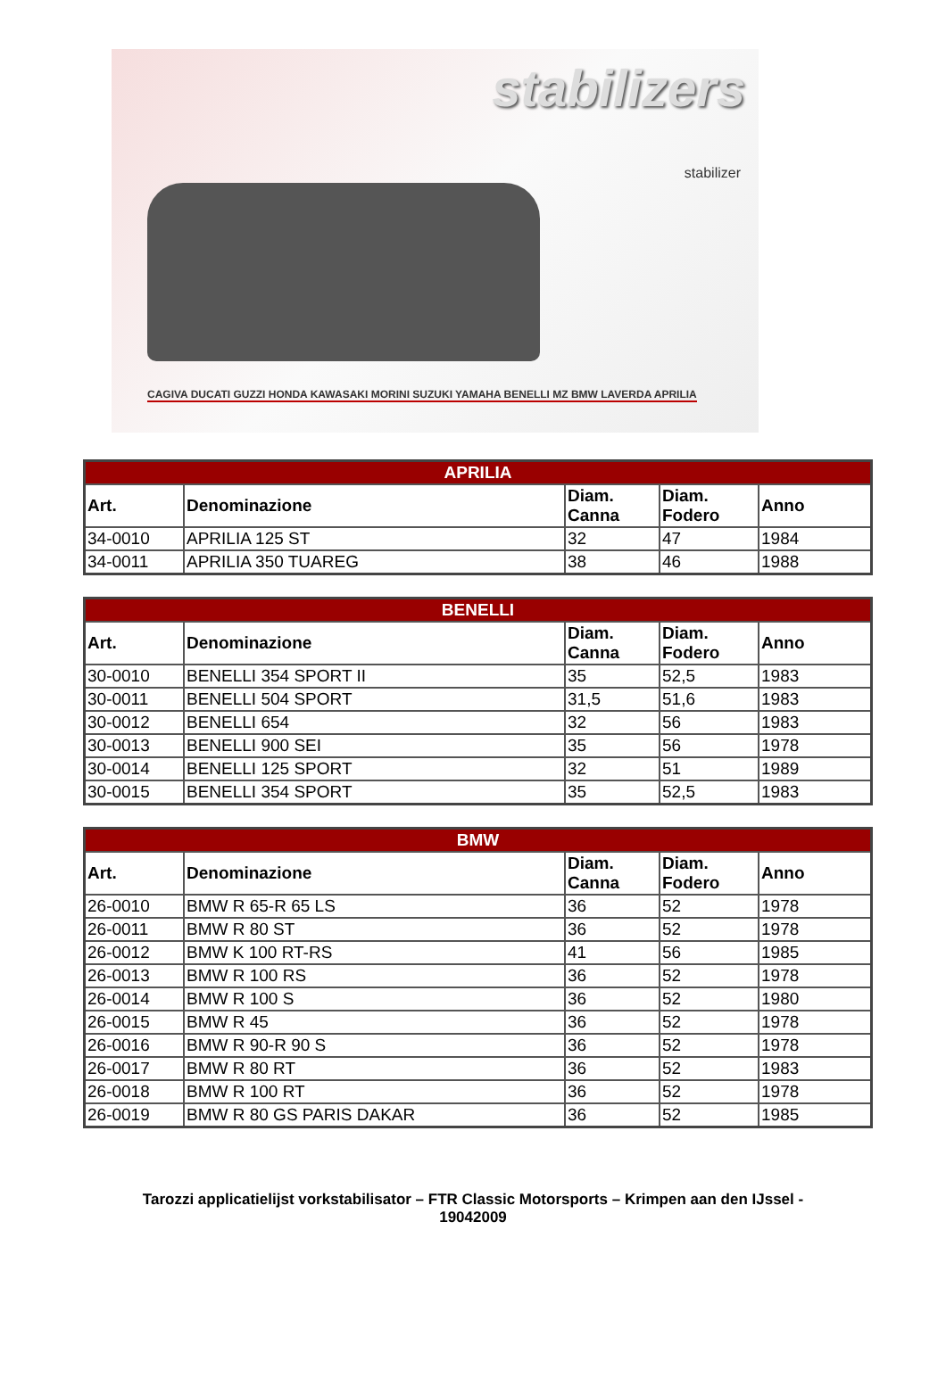stabilizers
stabilizer
CAGIVA DUCATI GUZZI HONDA KAWASAKI MORINI SUZUKI YAMAHA BENELLI MZ BMW LAVERDA APRILIA
| APRILIA | | | | |
| --- | --- | --- | --- | --- |
| Art. | Denominazione | Diam. Canna | Diam. Fodero | Anno |
| 34-0010 | APRILIA 125 ST | 32 | 47 | 1984 |
| 34-0011 | APRILIA 350 TUAREG | 38 | 46 | 1988 |
| BENELLI | | | | |
| --- | --- | --- | --- | --- |
| Art. | Denominazione | Diam. Canna | Diam. Fodero | Anno |
| 30-0010 | BENELLI 354 SPORT II | 35 | 52,5 | 1983 |
| 30-0011 | BENELLI 504 SPORT | 31,5 | 51,6 | 1983 |
| 30-0012 | BENELLI 654 | 32 | 56 | 1983 |
| 30-0013 | BENELLI 900 SEI | 35 | 56 | 1978 |
| 30-0014 | BENELLI 125 SPORT | 32 | 51 | 1989 |
| 30-0015 | BENELLI 354 SPORT | 35 | 52,5 | 1983 |
| BMW | | | | |
| --- | --- | --- | --- | --- |
| Art. | Denominazione | Diam. Canna | Diam. Fodero | Anno |
| 26-0010 | BMW R 65-R 65 LS | 36 | 52 | 1978 |
| 26-0011 | BMW R 80 ST | 36 | 52 | 1978 |
| 26-0012 | BMW K 100 RT-RS | 41 | 56 | 1985 |
| 26-0013 | BMW R 100 RS | 36 | 52 | 1978 |
| 26-0014 | BMW R 100 S | 36 | 52 | 1980 |
| 26-0015 | BMW R 45 | 36 | 52 | 1978 |
| 26-0016 | BMW R 90-R 90 S | 36 | 52 | 1978 |
| 26-0017 | BMW R 80 RT | 36 | 52 | 1983 |
| 26-0018 | BMW R 100 RT | 36 | 52 | 1978 |
| 26-0019 | BMW R 80 GS PARIS DAKAR | 36 | 52 | 1985 |
Tarozzi applicatielijst vorkstabilisator – FTR Classic Motorsports – Krimpen aan den IJssel -
19042009